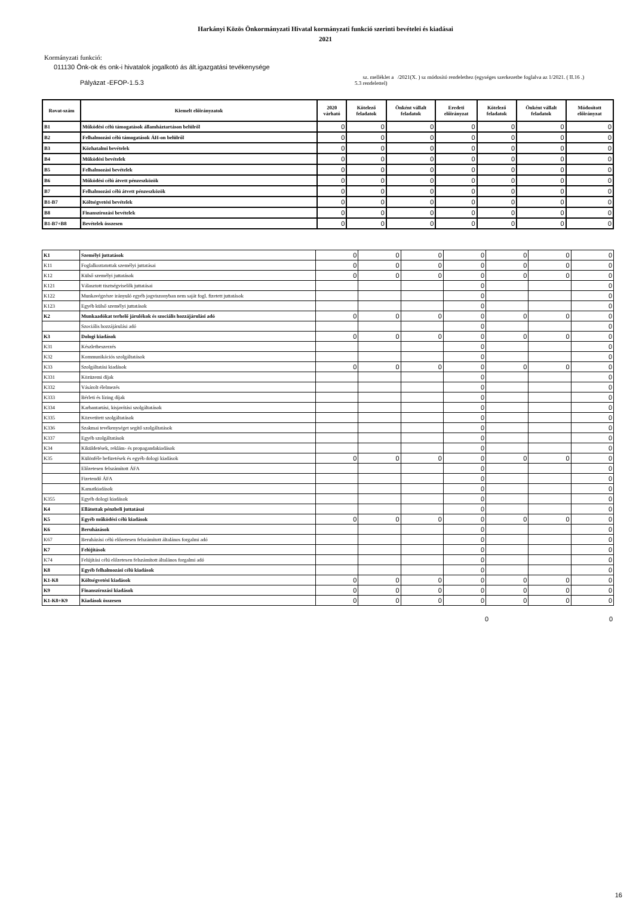Harkányi Közös Önkormányzati Hivatal kormányzati funkció szerinti bevételei és kiadásai
2021
Kormányzati funkció:
011130 Önk-ok és onk-i hivatalok jogalkotó ás ált.igazgatási tevékenysége
Pályázat -EFOP-1.5.3
5.3
sz. melléklet a /2021(X. ) sz módosító rendelethez (egységes szerkezetbe foglalva az 1/2021. ( II.16 .)
rendelettel)
| Rovat-szám | Kiemelt előirányzatok | 2020 várható | Kötelező feladatok | Önként vállalt feladatok | Eredeti előirányzat | Kötelező feladatok | Önként vállalt feladatok | Módosított előirányzat |
| --- | --- | --- | --- | --- | --- | --- | --- | --- |
| B1 | Működési célú támogatások államháztartáson belülről | 0 | 0 | 0 | 0 | 0 | 0 | 0 |
| B2 | Felhalmozási célú támogatások ÁH-on belülről | 0 | 0 | 0 | 0 | 0 | 0 | 0 |
| B3 | Közhatalmi bevételek | 0 | 0 | 0 | 0 | 0 | 0 | 0 |
| B4 | Működési bevételek | 0 | 0 | 0 | 0 | 0 | 0 | 0 |
| B5 | Felhalmozási bevételek | 0 | 0 | 0 | 0 | 0 | 0 | 0 |
| B6 | Működési célú átvett pénzeszközök | 0 | 0 | 0 | 0 | 0 | 0 | 0 |
| B7 | Felhalmozási célú átvett pénzeszközök | 0 | 0 | 0 | 0 | 0 | 0 | 0 |
| B1-B7 | Költségvetési bevételek | 0 | 0 | 0 | 0 | 0 | 0 | 0 |
| B8 | Finanszírozási bevételek | 0 | 0 | 0 | 0 | 0 | 0 | 0 |
| B1-B7+B8 | Bevételek összesen | 0 | 0 | 0 | 0 | 0 | 0 | 0 |
| K1 | Személyi juttatások | 0 | 0 | 0 | 0 | 0 | 0 | 0 |
| K11 | Foglalkoztatottak személyi juttatásai | 0 | 0 | 0 | 0 | 0 | 0 | 0 |
| K12 | Külső személyi juttatások | 0 | 0 | 0 | 0 | 0 | 0 | 0 |
| K121 | Választott tisztségviselők juttatásai | | | | 0 | | | 0 |
| K122 | Munkavégzésre irányuló egyéb jogviszonyban nem saját fogl. fizetett juttatások | | | | 0 | | | 0 |
| K123 | Egyéb külső személyi juttatások | | | | 0 | | | 0 |
| K2 | Munkaadókat terhelő járulékok és szociális hozzájárulási adó | 0 | 0 | 0 | 0 | 0 | 0 | 0 |
| | Szociális hozzájárulási adó | | | | 0 | | | 0 |
| K3 | Dologi kiadások | 0 | 0 | 0 | 0 | 0 | 0 | 0 |
| K31 | Készletbeszerzés | | | | 0 | | | 0 |
| K32 | Kommunikációs szolgáltatások | | | | 0 | | | 0 |
| K33 | Szolgáltatási kiadások | 0 | 0 | 0 | 0 | 0 | 0 | 0 |
| K331 | Közüzemi díjak | | | | 0 | | | 0 |
| K332 | Vásárolt élelmezés | | | | 0 | | | 0 |
| K333 | Bérleti és lízing díjak | | | | 0 | | | 0 |
| K334 | Karbantartási, kisjavítási szolgáltatások | | | | 0 | | | 0 |
| K335 | Közvetített szolgáltatások | | | | 0 | | | 0 |
| K336 | Szakmai tevékenységet segítő szolgáltatások | | | | 0 | | | 0 |
| K337 | Egyéb szolgáltatások | | | | 0 | | | 0 |
| K34 | Kiküldetések, reklám- és propagandakiadások | | | | 0 | | | 0 |
| K35 | Különféle befizetések és egyéb dologi kiadások | 0 | 0 | 0 | 0 | 0 | 0 | 0 |
| | Előzetesen felszámított ÁFA | | | | 0 | | | 0 |
| | Fizetendő ÁFA | | | | 0 | | | 0 |
| | Kamatkiadások | | | | 0 | | | 0 |
| K355 | Egyéb dologi kiadások | | | | 0 | | | 0 |
| K4 | Ellátottak pénzbeli juttatásai | | | | 0 | | | 0 |
| K5 | Egyéb működési célú kiadások | 0 | 0 | 0 | 0 | 0 | 0 | 0 |
| K6 | Beruházások | | | | 0 | | | 0 |
| K67 | Beruházási célú előzetesen felszámított általános forgalmi adó | | | | 0 | | | 0 |
| K7 | Felújítások | | | | 0 | | | 0 |
| K74 | Felújítási célú előzetesen felszámított általános forgalmi adó | | | | 0 | | | 0 |
| K8 | Egyéb felhalmozási célú kiadások | | | | 0 | | | 0 |
| K1-K8 | Költségvetési kiadások | 0 | 0 | 0 | 0 | 0 | 0 | 0 |
| K9 | Finanszírozási kiadások | 0 | 0 | 0 | 0 | 0 | 0 | 0 |
| K1-K8+K9 | Kiadások összesen | 0 | 0 | 0 | 0 | 0 | 0 | 0 |
0 0
16